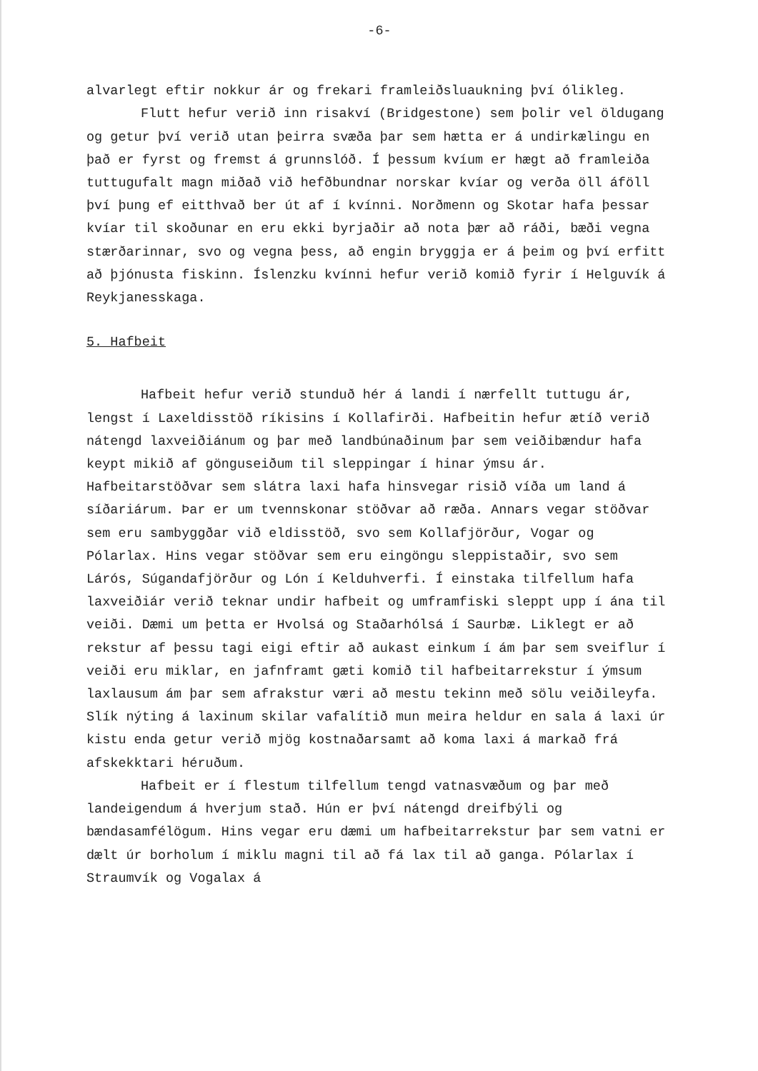-6-
alvarlegt eftir nokkur ár og frekari framleiðsluaukning því ólikleg.
Flutt hefur verið inn risakví (Bridgestone) sem þolir vel öldugang og getur því verið utan þeirra svæða þar sem hætta er á undirkælingu en það er fyrst og fremst á grunnslóð. Í þessum kvíum er hægt að framleiða tuttugufalt magn miðað við hefðbundnar norskar kvíar og verða öll áföll því þung ef eitthvað ber út af í kvínni. Norðmenn og Skotar hafa þessar kvíar til skoðunar en eru ekki byrjaðir að nota þær að ráði, bæði vegna stærðarinnar, svo og vegna þess, að engin bryggja er á þeim og því erfitt að þjónusta fiskinn. Íslenzku kvínni hefur verið komið fyrir í Helguvík á Reykjanesskaga.
5. Hafbeit
Hafbeit hefur verið stunduð hér á landi í nærfellt tuttugu ár, lengst í Laxeldisstöð ríkisins í Kollafirði. Hafbeitin hefur ætíð verið nátengd laxveiðiánum og þar með landbúnaðinum þar sem veiðibændur hafa keypt mikið af gönguseiðum til sleppingar í hinar ýmsu ár. Hafbeitarstöðvar sem slátra laxi hafa hinsvegar risið víða um land á síðariárum. Þar er um tvennskonar stöðvar að ræða. Annars vegar stöðvar sem eru sambyggðar við eldisstöð, svo sem Kollafjörður, Vogar og Pólarlax. Hins vegar stöðvar sem eru eingöngu sleppistaðir, svo sem Lárós, Súgandafjörður og Lón í Kelduhverfi. Í einstaka tilfellum hafa laxveiðiár verið teknar undir hafbeit og umframfiski sleppt upp í ána til veiði. Dæmi um þetta er Hvolsá og Staðarhólsá í Saurbæ. Liklegt er að rekstur af þessu tagi eigi eftir að aukast einkum í ám þar sem sveiflur í veiði eru miklar, en jafnframt gæti komið til hafbeitarrekstur í ýmsum laxlausum ám þar sem afrakstur væri að mestu tekinn með sölu veiðileyfa. Slík nýting á laxinum skilar vafalítið mun meira heldur en sala á laxi úr kistu enda getur verið mjög kostnaðarsamt að koma laxi á markað frá afskekktari héruðum.
Hafbeit er í flestum tilfellum tengd vatnasvæðum og þar með landeigendum á hverjum stað. Hún er því nátengd dreifbýli og bændasamfélögum. Hins vegar eru dæmi um hafbeitarrekstur þar sem vatni er dælt úr borholum í miklu magni til að fá lax til að ganga. Pólarlax í Straumvík og Vogalax á